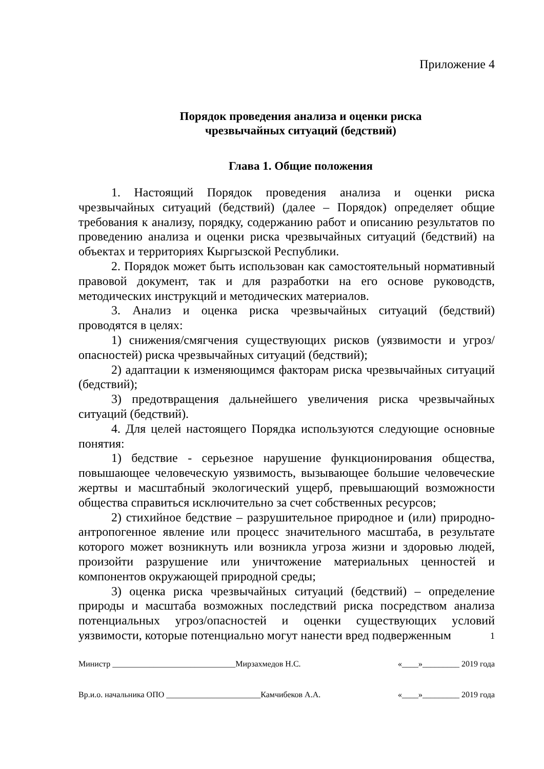Приложение 4
Порядок проведения анализа и оценки риска
чрезвычайных ситуаций (бедствий)
Глава 1. Общие положения
1. Настоящий Порядок проведения анализа и оценки риска чрезвычайных ситуаций (бедствий) (далее – Порядок) определяет общие требования к анализу, порядку, содержанию работ и описанию результатов по проведению анализа и оценки риска чрезвычайных ситуаций (бедствий) на объектах и территориях Кыргызской Республики.
2. Порядок может быть использован как самостоятельный нормативный правовой документ, так и для разработки на его основе руководств, методических инструкций и методических материалов.
3. Анализ и оценка риска чрезвычайных ситуаций (бедствий) проводятся в целях:
1) снижения/смягчения существующих рисков (уязвимости и угроз/опасностей) риска чрезвычайных ситуаций (бедствий);
2) адаптации к изменяющимся факторам риска чрезвычайных ситуаций (бедствий);
3) предотвращения дальнейшего увеличения риска чрезвычайных ситуаций (бедствий).
4. Для целей настоящего Порядка используются следующие основные понятия:
1) бедствие - серьезное нарушение функционирования общества, повышающее человеческую уязвимость, вызывающее большие человеческие жертвы и масштабный экологический ущерб, превышающий возможности общества справиться исключительно за счет собственных ресурсов;
2) стихийное бедствие – разрушительное природное и (или) природно-антропогенное явление или процесс значительного масштаба, в результате которого может возникнуть или возникла угроза жизни и здоровью людей, произойти разрушение или уничтожение материальных ценностей и компонентов окружающей природной среды;
3) оценка риска чрезвычайных ситуаций (бедствий) – определение природы и масштаба возможных последствий риска посредством анализа потенциальных угроз/опасностей и оценки существующих условий уязвимости, которые потенциально могут нанести вред подверженным
1
Министр ______________________________Мирзахмедов Н.С. «____»_________ 2019 года
Вр.и.о. начальника ОПО _______________________Камчибеков А.А. «____»_________ 2019 года